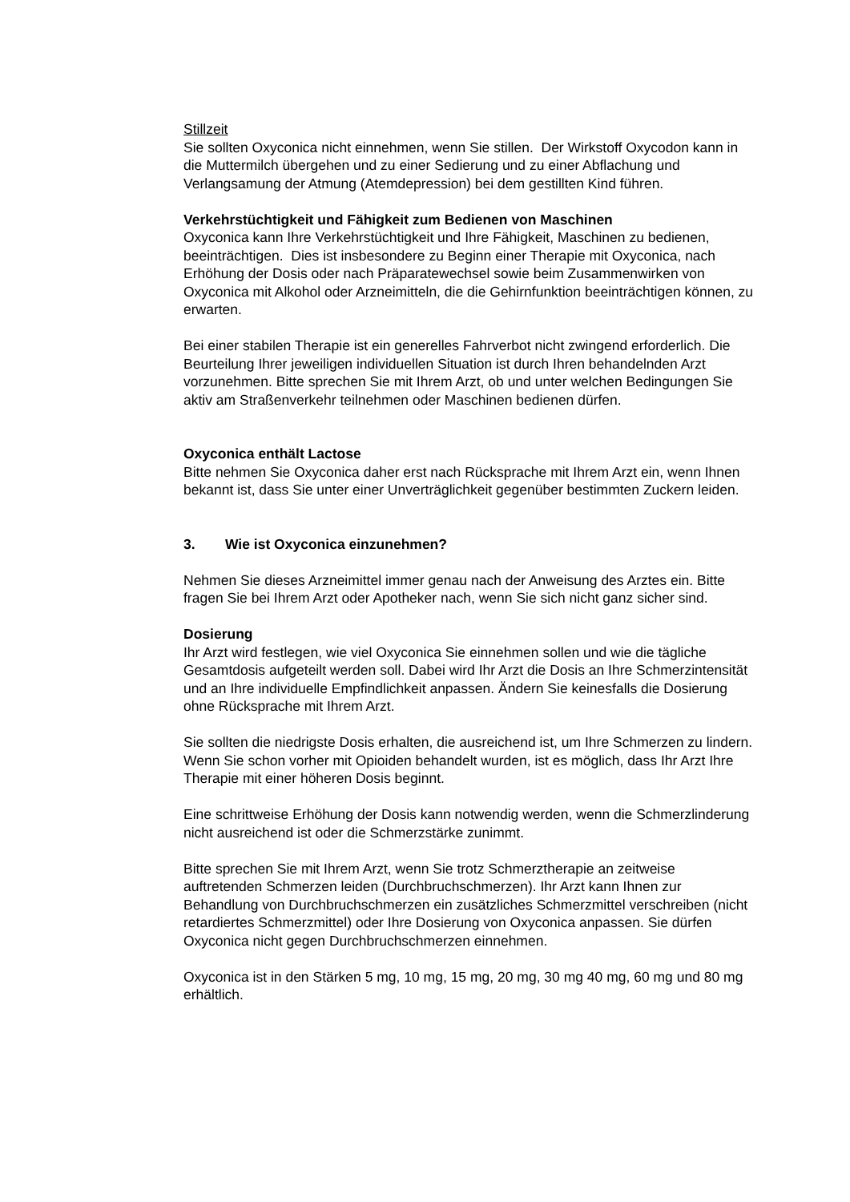Stillzeit
Sie sollten Oxyconica nicht einnehmen, wenn Sie stillen. Der Wirkstoff Oxycodon kann in die Muttermilch übergehen und zu einer Sedierung und zu einer Abflachung und Verlangsamung der Atmung (Atemdepression) bei dem gestillten Kind führen.
Verkehrstüchtigkeit und Fähigkeit zum Bedienen von Maschinen
Oxyconica kann Ihre Verkehrstüchtigkeit und Ihre Fähigkeit, Maschinen zu bedienen, beeinträchtigen. Dies ist insbesondere zu Beginn einer Therapie mit Oxyconica, nach Erhöhung der Dosis oder nach Präparatewechsel sowie beim Zusammenwirken von Oxyconica mit Alkohol oder Arzneimitteln, die die Gehirnfunktion beeinträchtigen können, zu erwarten.
Bei einer stabilen Therapie ist ein generelles Fahrverbot nicht zwingend erforderlich. Die Beurteilung Ihrer jeweiligen individuellen Situation ist durch Ihren behandelnden Arzt vorzunehmen. Bitte sprechen Sie mit Ihrem Arzt, ob und unter welchen Bedingungen Sie aktiv am Straßenverkehr teilnehmen oder Maschinen bedienen dürfen.
Oxyconica enthält Lactose
Bitte nehmen Sie Oxyconica daher erst nach Rücksprache mit Ihrem Arzt ein, wenn Ihnen bekannt ist, dass Sie unter einer Unverträglichkeit gegenüber bestimmten Zuckern leiden.
3. Wie ist Oxyconica einzunehmen?
Nehmen Sie dieses Arzneimittel immer genau nach der Anweisung des Arztes ein. Bitte fragen Sie bei Ihrem Arzt oder Apotheker nach, wenn Sie sich nicht ganz sicher sind.
Dosierung
Ihr Arzt wird festlegen, wie viel Oxyconica Sie einnehmen sollen und wie die tägliche Gesamtdosis aufgeteilt werden soll. Dabei wird Ihr Arzt die Dosis an Ihre Schmerzintensität und an Ihre individuelle Empfindlichkeit anpassen. Ändern Sie keinesfalls die Dosierung ohne Rücksprache mit Ihrem Arzt.
Sie sollten die niedrigste Dosis erhalten, die ausreichend ist, um Ihre Schmerzen zu lindern. Wenn Sie schon vorher mit Opioiden behandelt wurden, ist es möglich, dass Ihr Arzt Ihre Therapie mit einer höheren Dosis beginnt.
Eine schrittweise Erhöhung der Dosis kann notwendig werden, wenn die Schmerzlinderung nicht ausreichend ist oder die Schmerzstärke zunimmt.
Bitte sprechen Sie mit Ihrem Arzt, wenn Sie trotz Schmerztherapie an zeitweise auftretenden Schmerzen leiden (Durchbruchschmerzen). Ihr Arzt kann Ihnen zur Behandlung von Durchbruchschmerzen ein zusätzliches Schmerzmittel verschreiben (nicht retardiertes Schmerzmittel) oder Ihre Dosierung von Oxyconica anpassen. Sie dürfen Oxyconica nicht gegen Durchbruchschmerzen einnehmen.
Oxyconica ist in den Stärken 5 mg, 10 mg, 15 mg, 20 mg, 30 mg 40 mg, 60 mg und 80 mg erhältlich.